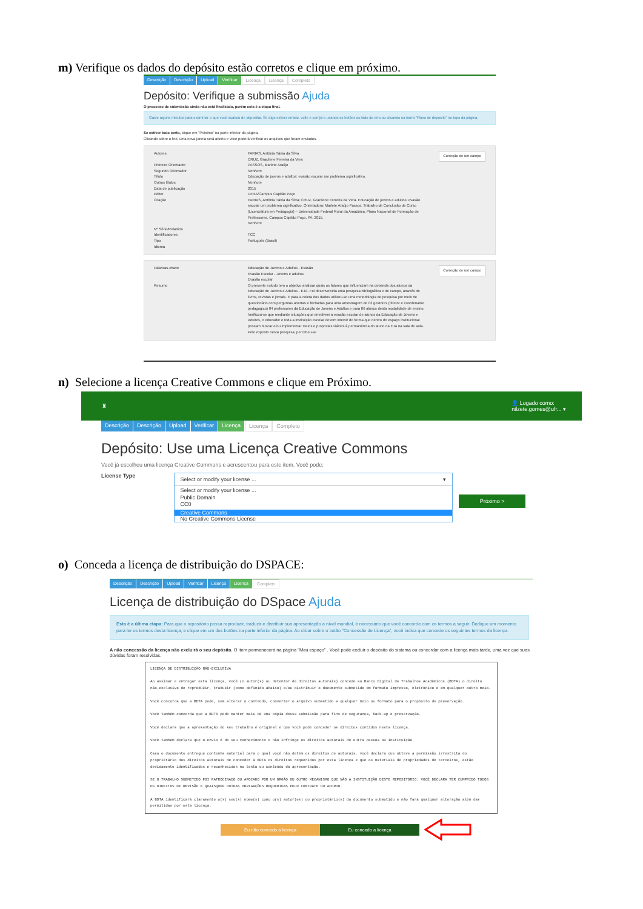m) Verifique os dados do depósito estão corretos e clique em próximo.
Descrição Descrição Upload Verificar Licença Licença Completo
Depósito: Verifique a submissão Ajuda
O processo de submissão ainda não está finalizado, porém esta é a etapa final.
Gaste alguns minutos para examinar o que você acabou de depositar. Se algo estiver errado, volte e corrija-o usando os botões ao lado do erro ou clicando na barra "Fluxo de depósito" no topo da página.
Se estiver tudo certo, clique em "Próximo" na parte inferior da página.
Clicando sobre o link, uma nova janela será aberta e você poderá verificar os arquivos que foram enviados.
Autores
Primeiro Orientador
Segundo Orientador
Título
Outros títulos
Data de publicação
Editor
Citação
Nº Série/Relatório
Identificadores
Tipo
Idioma
FARIAS, Antônia Tânia da Silva
CRUZ, Gracilene Ferreira da Vera
PASSOS, Marlete Araújo
Nenhum
Educação de jovens e adultos: evasão escolar um problema significativo.
Nenhum
2015
UFRA/Campus Capitão Poço
FARIAS, Antônia Tânia da Silva; CRUZ, Gracilene Ferreira da Vera. Educação de jovens e adultos: evasão escolar um problema significativo. Orientadora: Marlete Araújo Passos. Trabalho de Conclusão de Curso (Licenciatura em Pedagogia) – Universidade Federal Rural da Amazônia, Plano Nacional de Formação de Professores, Campus Capitão Poço, PA, 2015.
Nenhum
TCC
Português (Brasil)
Correção de um campo
Palavras-chave
Resumo
Educação de Jovens e Adultos - Evasão
Evasão Escolar - Jovens e adultos
Evasão escolar
O presente estudo tem o objetivo analisar quais os fatores que influenciam na debanda dos alunos da Educação de Jovens e Adultos - EJA. Foi desenvolvida uma pesquisa bibliográfica e de campo, através de livros, revistas e jornais. E para a coleta dos dados utilizou-se uma metodologia de pesquisa por meio de questionário com perguntas abertas e fechadas para uma amostragem de 02 gestores (diretor e coordenador pedagógico) 04 professores da Educação de Jovens e Adultos e para 06 alunos desta modalidade de ensino. Verificou-se que mediante situações que envolvem a evasão escolar de alunos da Educação de Jovens e Adultos, o educador e toda a instituição escolar devem intervir de forma que dentro do espaço institucional possam buscar e/ou implementar meios e propostas viáveis à permanência do aluno da EJA na sala de aula. Pelo exposto nesta pesquisa, percebeu-se
Correção de um campo
n) Selecione a licença Creative Commons e clique em Próximo.
♜ 👤 Logado como:
nilzete.gomes@ufr... ▾
Descrição Descrição Upload Verificar Licença Licença Completo
Depósito: Use uma Licença Creative Commons
Você já escolheu uma licença Creative Commons e acrescentou para este item. Você pode:
License Type
Select or modify your license ... ▾
Select or modify your license ...
Public Domain
CC0
Creative Commons
No Creative Commons License
Próximo >
o) Conceda a licença de distribuição do DSPACE:
Descrição Descrição Upload Verificar Licença Licença Completo
Licença de distribuição do DSpace Ajuda
Esta é a última etapa: Para que o repositório possa reproduzir, traduzir e distribuir sua apresentação a nível mundial, é necessário que você concorde com os termos a seguir. Dedique um momento para ler os termos desta licença, e clique em um dos botões na parte inferior da página. Ao clicar sobre o botão "Concessão de Licença", você indica que concede os seguintes termos da licença.
A não concessão da licença não excluirá o seu depósito. O item permanecerá na página "Meu espaço" . Você pode excluir o depósito do sistema ou concordar com a licença mais tarde, uma vez que suas dúvidas foram resolvidas.
LICENÇA DE DISTRIBUIÇÃO NÃO-EXCLUSIVA
Ao assinar e entregar esta licença, você (o autor(s) ou detentor de direitos autorais) concede ao Banco Digital de Trabalhos Acadêmicos (BDTA) o direito não-exclusivo de reproduzir, traduzir (como definido abaixo) e/ou distribuir o documento submetido em formato impresso, eletrônico e em qualquer outro meio.
Você concorda que a BDTA pode, sem alterar o conteúdo, converter o arquivo submetido a qualquer meio ou formato para o propósito de preservação.
Você também concorda que a BDTA pode manter mais de uma cópia dessa submissão para fins de segurança, back-up e preservação.
Você declara que a apresentação do seu trabalho é original e que você pode conceder os direitos contidos nesta licença.
Você também declara que o envio é de seu conhecimento e não infringe os direitos autorais de outra pessoa ou instituição.
Caso o documento entregue contenha material para o qual você não detém os direitos de autorais, você declara que obteve a permissão irrestrita do proprietário dos direitos autorais de conceder à BDTA os direitos requeridos por esta licença e que os materiais de propriedades de terceiros, estão devidamente identificados e reconhecidos no texto ou conteúdo da apresentação.
SE O TRABALHO SUBMETIDO FOI PATROCINADO OU APOIADO POR UM ÓRGÃO OU OUTRO MECANISMO QUE NÃO A INSTITUIÇÃO DESTE REPOSITÓRIO: VOCÊ DECLARA TER CUMPRIDO TODOS OS DIREITOS DE REVISÃO E QUAISQUER OUTRAS OBRIGAÇÕES REQUERIDAS PELO CONTRATO OU ACORDO.
A BDTA identificará claramente o(s) seu(s) nome(s) como o(s) autor(es) ou proprietário(s) do documento submetido e não fará qualquer alteração além das permitidas por esta licença.
Eu não concedo a licença Eu concedo a licença